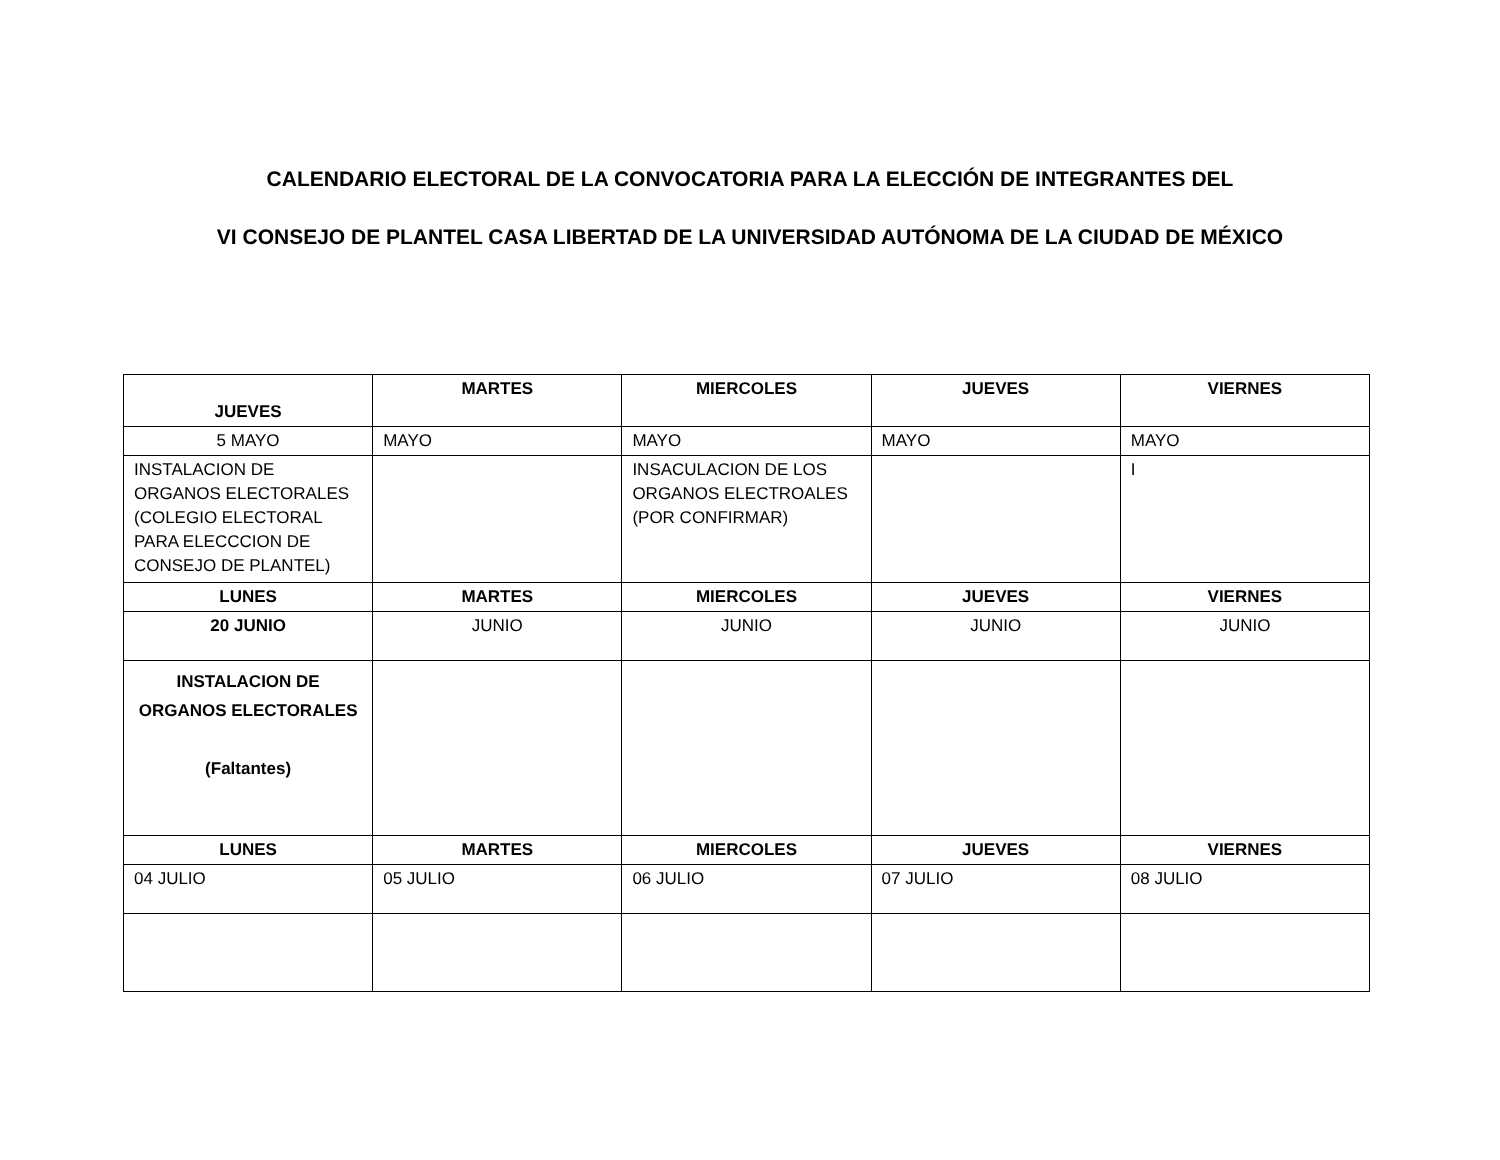CALENDARIO ELECTORAL DE LA CONVOCATORIA PARA LA ELECCIÓN DE INTEGRANTES DEL
VI CONSEJO DE PLANTEL CASA LIBERTAD DE LA UNIVERSIDAD AUTÓNOMA DE LA CIUDAD DE MÉXICO
| JUEVES | MARTES | MIERCOLES | JUEVES | VIERNES |
| --- | --- | --- | --- | --- |
| 5 MAYO | MAYO | MAYO | MAYO | MAYO |
| INSTALACION DE ORGANOS ELECTORALES (COLEGIO ELECTORAL PARA ELECCCION DE CONSEJO DE PLANTEL) | | INSACULACION DE LOS ORGANOS ELECTROALES (POR CONFIRMAR) | | I |
| LUNES | MARTES | MIERCOLES | JUEVES | VIERNES |
| 20 JUNIO | JUNIO | JUNIO | JUNIO | JUNIO |
| INSTALACION DE ORGANOS ELECTORALES (Faltantes) | | | | |
| LUNES | MARTES | MIERCOLES | JUEVES | VIERNES |
| 04 JULIO | 05 JULIO | 06 JULIO | 07 JULIO | 08 JULIO |